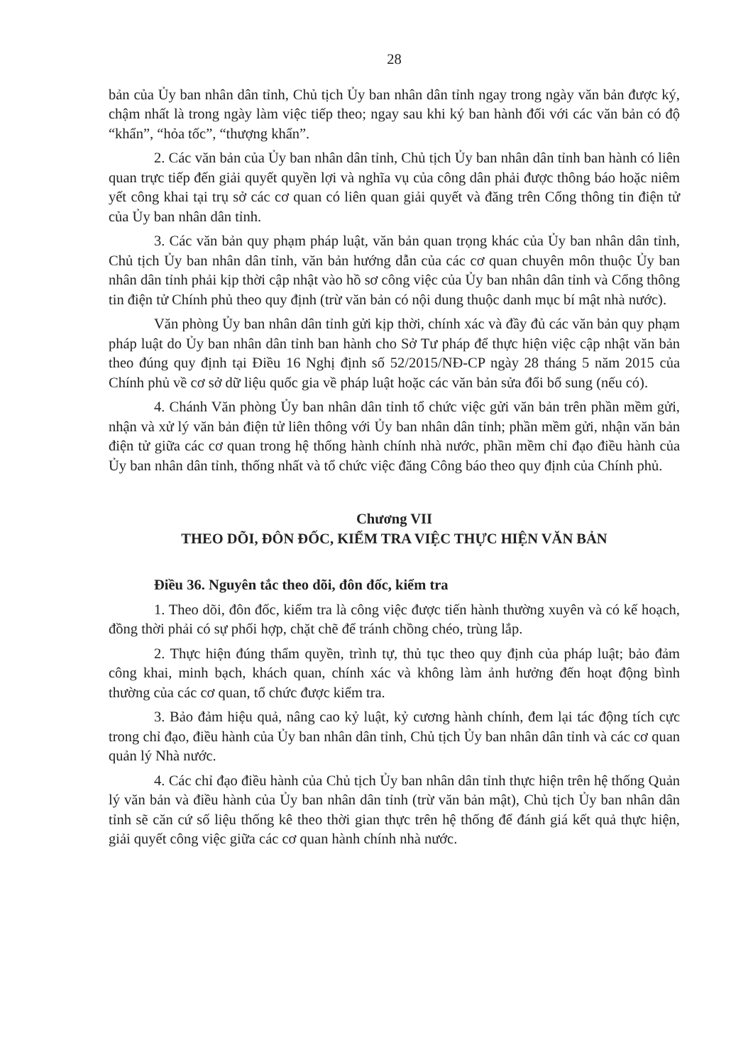28
bản của Ủy ban nhân dân tỉnh, Chủ tịch Ủy ban nhân dân tỉnh ngay trong ngày văn bản được ký, chậm nhất là trong ngày làm việc tiếp theo; ngay sau khi ký ban hành đối với các văn bản có độ “khẩn”, “hỏa tốc”, “thượng khẩn”.
2. Các văn bản của Ủy ban nhân dân tỉnh, Chủ tịch Ủy ban nhân dân tỉnh ban hành có liên quan trực tiếp đến giải quyết quyền lợi và nghĩa vụ của công dân phải được thông báo hoặc niêm yết công khai tại trụ sở các cơ quan có liên quan giải quyết và đăng trên Cổng thông tin điện tử của Ủy ban nhân dân tỉnh.
3. Các văn bản quy phạm pháp luật, văn bản quan trọng khác của Ủy ban nhân dân tỉnh, Chủ tịch Ủy ban nhân dân tỉnh, văn bản hướng dẫn của các cơ quan chuyên môn thuộc Ủy ban nhân dân tỉnh phải kịp thời cập nhật vào hồ sơ công việc của Ủy ban nhân dân tỉnh và Cổng thông tin điện tử Chính phủ theo quy định (trừ văn bản có nội dung thuộc danh mục bí mật nhà nước).
Văn phòng Ủy ban nhân dân tỉnh gửi kịp thời, chính xác và đầy đủ các văn bản quy phạm pháp luật do Ủy ban nhân dân tỉnh ban hành cho Sở Tư pháp để thực hiện việc cập nhật văn bản theo đúng quy định tại Điều 16 Nghị định số 52/2015/NĐ-CP ngày 28 tháng 5 năm 2015 của Chính phủ về cơ sở dữ liệu quốc gia về pháp luật hoặc các văn bản sửa đổi bổ sung (nếu có).
4. Chánh Văn phòng Ủy ban nhân dân tỉnh tổ chức việc gửi văn bản trên phần mềm gửi, nhận và xử lý văn bản điện tử liên thông với Ủy ban nhân dân tỉnh; phần mềm gửi, nhận văn bản điện tử giữa các cơ quan trong hệ thống hành chính nhà nước, phần mềm chỉ đạo điều hành của Ủy ban nhân dân tỉnh, thống nhất và tổ chức việc đăng Công báo theo quy định của Chính phủ.
Chương VII
THEO DÕI, ĐÔN ĐỐC, KIỂM TRA VIỆC THỰC HIỆN VĂN BẢN
Điều 36. Nguyên tắc theo dõi, đôn đốc, kiểm tra
1. Theo dõi, đôn đốc, kiểm tra là công việc được tiến hành thường xuyên và có kế hoạch, đồng thời phải có sự phối hợp, chặt chẽ để tránh chồng chéo, trùng lắp.
2. Thực hiện đúng thẩm quyền, trình tự, thủ tục theo quy định của pháp luật; bảo đảm công khai, minh bạch, khách quan, chính xác và không làm ảnh hưởng đến hoạt động bình thường của các cơ quan, tổ chức được kiểm tra.
3. Bảo đảm hiệu quả, nâng cao kỷ luật, kỷ cương hành chính, đem lại tác động tích cực trong chỉ đạo, điều hành của Ủy ban nhân dân tỉnh, Chủ tịch Ủy ban nhân dân tỉnh và các cơ quan quản lý Nhà nước.
4. Các chỉ đạo điều hành của Chủ tịch Ủy ban nhân dân tỉnh thực hiện trên hệ thống Quản lý văn bản và điều hành của Ủy ban nhân dân tỉnh (trừ văn bản mật), Chủ tịch Ủy ban nhân dân tỉnh sẽ căn cứ số liệu thống kê theo thời gian thực trên hệ thống để đánh giá kết quả thực hiện, giải quyết công việc giữa các cơ quan hành chính nhà nước.